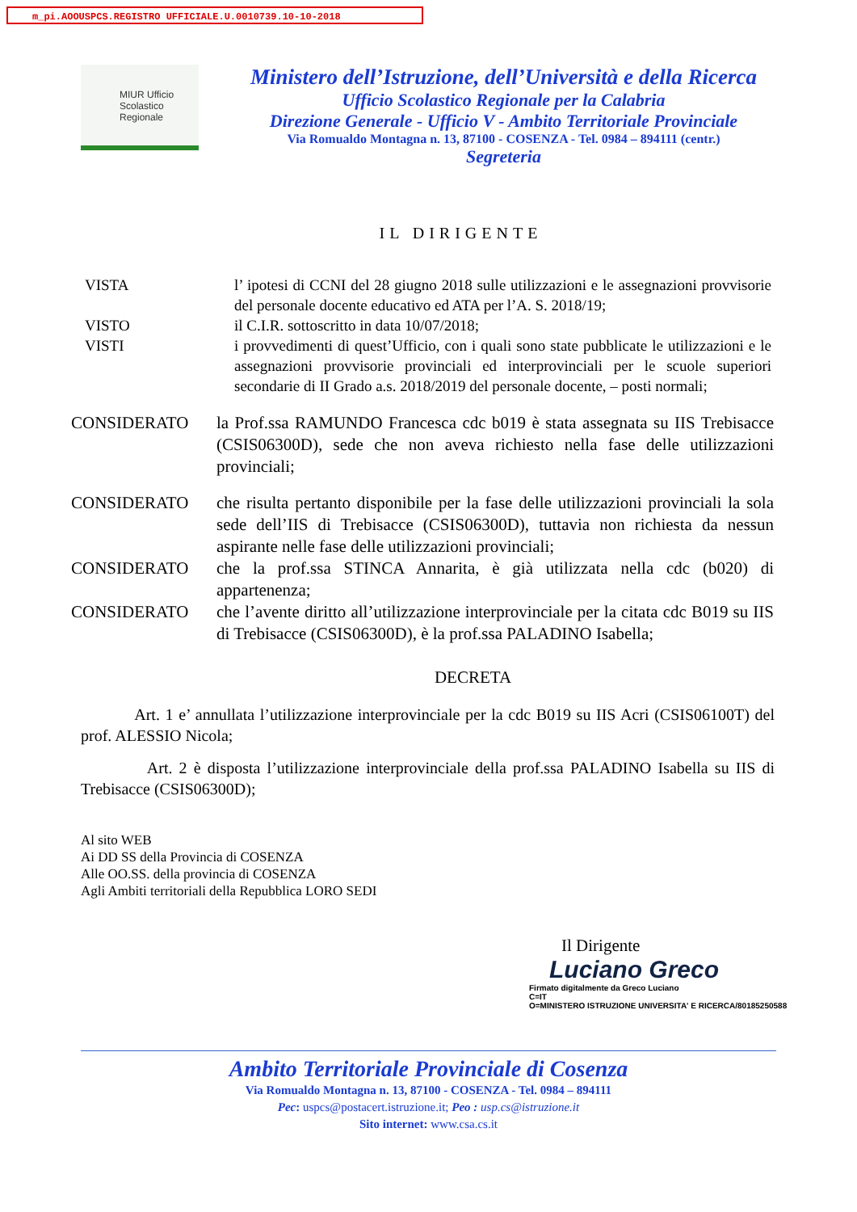m_pi.AOOUSPCS.REGISTRO UFFICIALE.U.0010739.10-10-2018
MIUR Ufficio
Scolastico
Regionale
Ministero dell’Istruzione, dell’Università e della Ricerca
Ufficio Scolastico Regionale per la Calabria
Direzione Generale - Ufficio V - Ambito Territoriale Provinciale
Via Romualdo Montagna n. 13, 87100 - COSENZA - Tel. 0984 – 894111 (centr.)
Segreteria
IL DIRIGENTE
VISTA l’ ipotesi di CCNI del 28 giugno 2018 sulle utilizzazioni e le assegnazioni provvisorie del personale docente educativo ed ATA per l’A. S. 2018/19;
VISTO il C.I.R. sottoscritto in data 10/07/2018;
VISTI i provvedimenti di quest’Ufficio, con i quali sono state pubblicate le utilizzazioni e le assegnazioni provvisorie provinciali ed interprovinciali per le scuole superiori secondarie di II Grado a.s. 2018/2019 del personale docente, – posti normali;
CONSIDERATO la Prof.ssa RAMUNDO Francesca cdc b019 è stata assegnata su IIS Trebisacce (CSIS06300D), sede che non aveva richiesto nella fase delle utilizzazioni provinciali;
CONSIDERATO che risulta pertanto disponibile per la fase delle utilizzazioni provinciali la sola sede dell’IIS di Trebisacce (CSIS06300D), tuttavia non richiesta da nessun aspirante nelle fase delle utilizzazioni provinciali;
CONSIDERATO che la prof.ssa STINCA Annarita, è già utilizzata nella cdc (b020) di appartenenza;
CONSIDERATO che l’avente diritto all’utilizzazione interprovinciale per la citata cdc B019 su IIS di Trebisacce (CSIS06300D), è la prof.ssa PALADINO Isabella;
DECRETA
Art. 1 e’ annullata l’utilizzazione interprovinciale per la cdc B019 su IIS Acri (CSIS06100T) del prof. ALESSIO Nicola;
Art. 2 è disposta l’utilizzazione interprovinciale della prof.ssa PALADINO Isabella su IIS di Trebisacce (CSIS06300D);
Al sito WEB
Ai DD SS della Provincia di COSENZA
Alle OO.SS. della provincia di COSENZA
Agli Ambiti territoriali della Repubblica LORO SEDI
Il Dirigente
Luciano Greco
Firmato digitalmente da Greco Luciano
C=IT
O=MINISTERO ISTRUZIONE UNIVERSITA' E RICERCA/80185250588
Ambito Territoriale Provinciale di Cosenza
Via Romualdo Montagna n. 13, 87100 - COSENZA - Tel. 0984 – 894111
Pec: uspcs@postacert.istruzione.it; Peo : usp.cs@istruzione.it
Sito internet: www.csa.cs.it